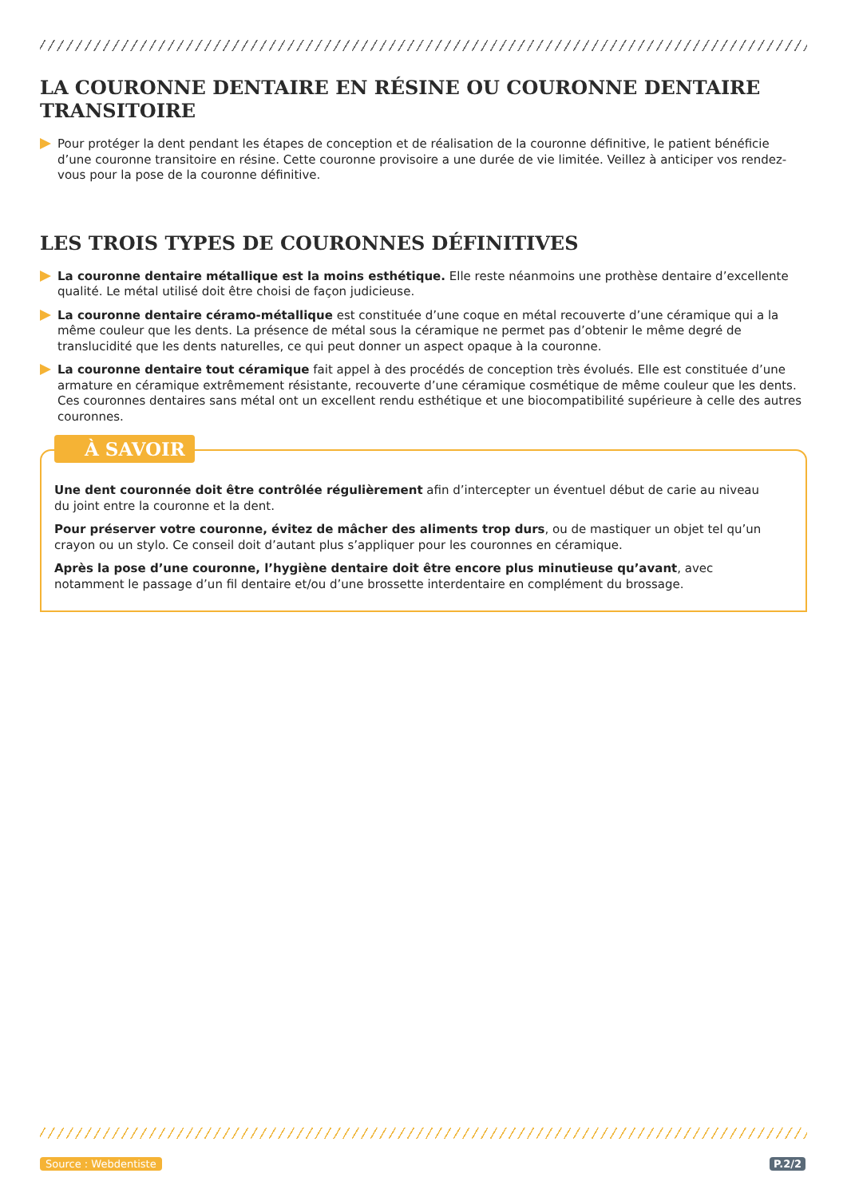LA COURONNE DENTAIRE EN RÉSINE OU COURONNE DENTAIRE TRANSITOIRE
Pour protéger la dent pendant les étapes de conception et de réalisation de la couronne définitive, le patient bénéficie d’une couronne transitoire en résine. Cette couronne provisoire a une durée de vie limitée. Veillez à anticiper vos rendez-vous pour la pose de la couronne définitive.
LES TROIS TYPES DE COURONNES DÉFINITIVES
La couronne dentaire métallique est la moins esthétique. Elle reste néanmoins une prothèse dentaire d’excellente qualité. Le métal utilisé doit être choisi de façon judicieuse.
La couronne dentaire céramo-métallique est constituée d’une coque en métal recouverte d’une céramique qui a la même couleur que les dents. La présence de métal sous la céramique ne permet pas d’obtenir le même degré de translucidité que les dents naturelles, ce qui peut donner un aspect opaque à la couronne.
La couronne dentaire tout céramique fait appel à des procédés de conception très évolués. Elle est constituée d’une armature en céramique extrêmement résistante, recouverte d’une céramique cosmétique de même couleur que les dents. Ces couronnes dentaires sans métal ont un excellent rendu esthétique et une biocompatibilité supérieure à celle des autres couronnes.
À SAVOIR
Une dent couronnée doit être contrôlée régulièrement afin d’intercepter un éventuel début de carie au niveau du joint entre la couronne et la dent.
Pour préserver votre couronne, évitez de mâcher des aliments trop durs, ou de mastiquer un objet tel qu’un crayon ou un stylo. Ce conseil doit d’autant plus s’appliquer pour les couronnes en céramique.
Après la pose d’une couronne, l’hygiène dentaire doit être encore plus minutieuse qu’avant, avec notamment le passage d’un fil dentaire et/ou d’une brossette interdentaire en complément du brossage.
Source : Webdentiste P.2/2